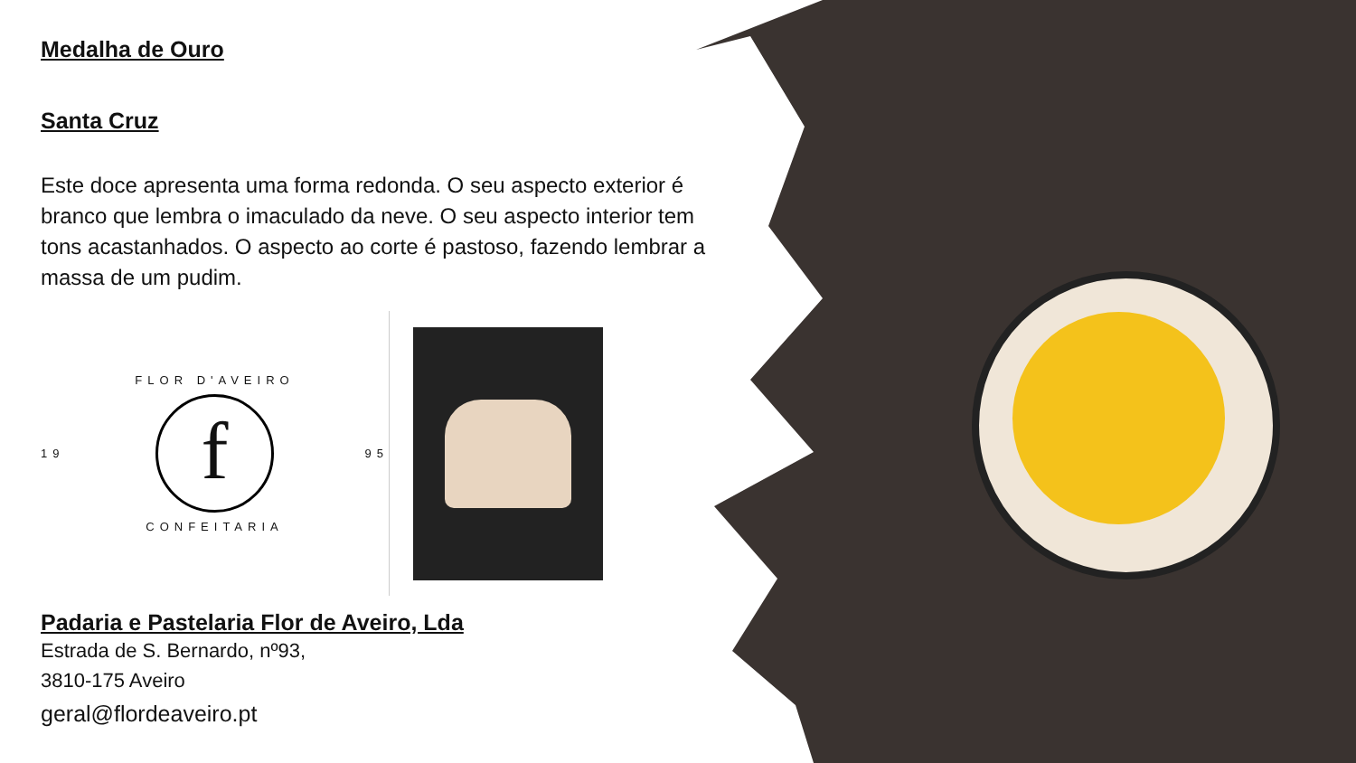Medalha de Ouro
Santa Cruz
Este doce apresenta uma forma redonda. O seu aspecto exterior é branco que lembra o imaculado da neve. O seu aspecto interior tem tons acastanhados. O aspecto ao corte é pastoso, fazendo lembrar a massa de um pudim.
FLOR D'AVEIRO
19
f
95
CONFEITARIA
Padaria e Pastelaria Flor de Aveiro, Lda
Estrada de S. Bernardo, nº93,
3810-175 Aveiro
geral@flordeaveiro.pt